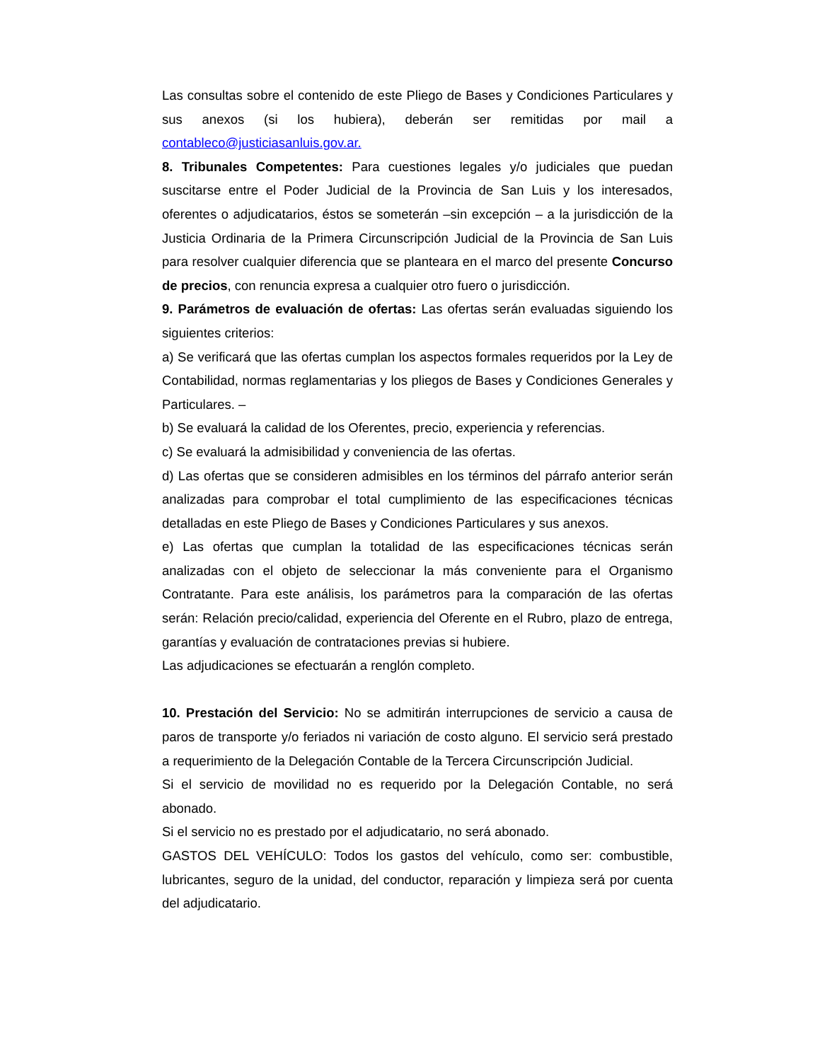Las consultas sobre el contenido de este Pliego de Bases y Condiciones Particulares y sus anexos (si los hubiera), deberán ser remitidas por mail a contableco@justiciasanluis.gov.ar.
8. Tribunales Competentes: Para cuestiones legales y/o judiciales que puedan suscitarse entre el Poder Judicial de la Provincia de San Luis y los interesados, oferentes o adjudicatarios, éstos se someterán –sin excepción – a la jurisdicción de la Justicia Ordinaria de la Primera Circunscripción Judicial de la Provincia de San Luis para resolver cualquier diferencia que se planteara en el marco del presente Concurso de precios, con renuncia expresa a cualquier otro fuero o jurisdicción.
9. Parámetros de evaluación de ofertas: Las ofertas serán evaluadas siguiendo los siguientes criterios:
a) Se verificará que las ofertas cumplan los aspectos formales requeridos por la Ley de Contabilidad, normas reglamentarias y los pliegos de Bases y Condiciones Generales y Particulares. –
b) Se evaluará la calidad de los Oferentes, precio, experiencia y referencias.
c) Se evaluará la admisibilidad y conveniencia de las ofertas.
d) Las ofertas que se consideren admisibles en los términos del párrafo anterior serán analizadas para comprobar el total cumplimiento de las especificaciones técnicas detalladas en este Pliego de Bases y Condiciones Particulares y sus anexos.
e) Las ofertas que cumplan la totalidad de las especificaciones técnicas serán analizadas con el objeto de seleccionar la más conveniente para el Organismo Contratante. Para este análisis, los parámetros para la comparación de las ofertas serán: Relación precio/calidad, experiencia del Oferente en el Rubro, plazo de entrega, garantías y evaluación de contrataciones previas si hubiere.
Las adjudicaciones se efectuarán a renglón completo.
10. Prestación del Servicio: No se admitirán interrupciones de servicio a causa de paros de transporte y/o feriados ni variación de costo alguno. El servicio será prestado a requerimiento de la Delegación Contable de la Tercera Circunscripción Judicial.
Si el servicio de movilidad no es requerido por la Delegación Contable, no será abonado.
Si el servicio no es prestado por el adjudicatario, no será abonado.
GASTOS DEL VEHÍCULO: Todos los gastos del vehículo, como ser: combustible, lubricantes, seguro de la unidad, del conductor, reparación y limpieza será por cuenta del adjudicatario.